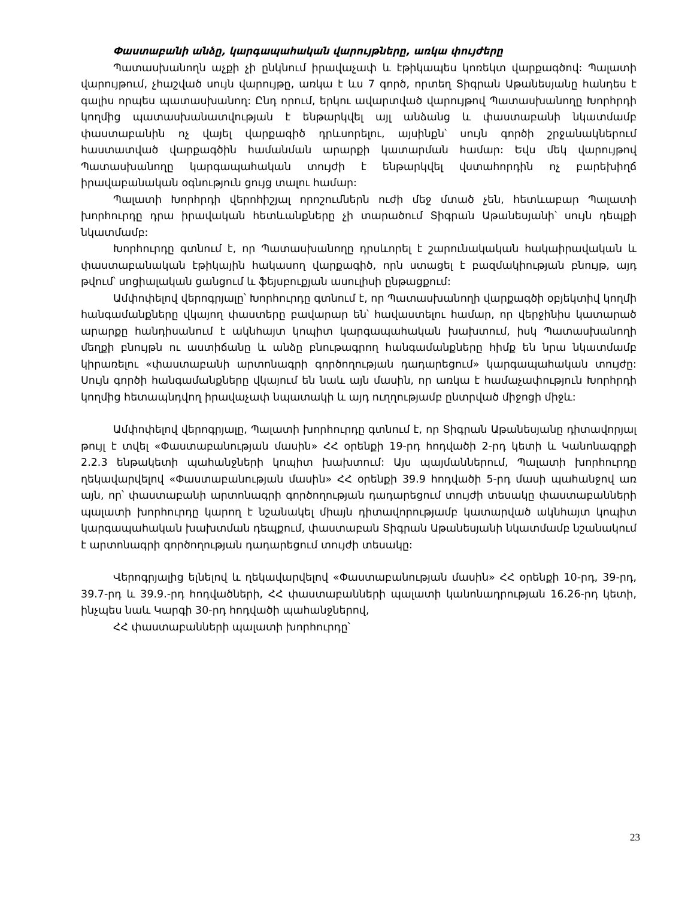Փաստաբանի անձը, կարգապահական վարույթները, առկա փույժերը
Պատասխանողն աչքի չի ընկնում իրավաչափ և էթիկապես կոռեկտ վարքագծով: Պալատի վարույթում, չհաշված սույն վարույթը, առկա է ևս 7 գործ, որտեղ Տիգրան Աթանեսյանը հանդես է գալիս որպես պատասխանող: Ընդ որում, երկու ավարտված վարույթով Պատասխանողը Խորհրդի կողմից պատասխանատվության է ենթարկվել այլ անձանց և փաստաբանի նկատմամբ փաստաբանին ոչ վայել վարքագիծ դրևսորելու, այսինքն՝ սույն գործի շրջանակներում հաստատված վարքագծին համանման արարքի կատարման համար: Եվս մեկ վարույթով Պատասխանողը կարգապահական տույժի է ենթարկվել վստահորդին ոչ բարեխիղճ իրավաբանական օգնություն ցույց տալու համար:
Պալատի Խորհրդի վերոհիշյալ որոշումներն ուժի մեջ մտած չեն, հետևաբար Պալատի խորհուրդը դրա իրավական հետևանքները չի տարածում Տիգրան Աթանեսյանի՝ սույն դեպքի նկատմամբ:
Խորհուրդը գտնում է, որ Պատասխանողը դրսևորել է շարունակական հակաիրավական և փաստաբանական էթիկային հակասող վարքագիծ, որն ստացել է բազմակիության բնույթ, այդ թվում՝ սոցիալական ցանցում և ֆեյսբուքյան ասուլիսի ընթացքում:
Ամփոփելով վերոգրյալը՝ Խորհուրդը գտնում է, որ Պատասխանողի վարքագծի օբյեկտիվ կողմի հանգամանքները վկայող փաստերը բավարար են՝ հավաստելու համար, որ վերջինիս կատարած արարքը հանդիսանում է ակնհայտ կոպիտ կարգապահական խախտում, իսկ Պատասխանողի մեղքի բնույթն ու աստիճանը և անձը բնութագրող հանգամանքները հիմք են նրա նկատմամբ կիրառելու «փաստաբանի արտոնագրի գործողության դադարեցում» կարգապահական տույժը: Սույն գործի հանգամանքները վկայում են նաև այն մասին, որ առկա է համաչափություն Խորհրդի կողմից հետապնդվող իրավաչափ նպատակի և այդ ուղղությամբ ընտրված միջոցի միջև:
Ամփոփելով վերոգրյալը, Պալատի խորհուրդը գտնում է, որ Տիգրան Աթանեսյանը դիտավորյալ թույլ է տվել «Փաստաբանության մասին» ՀՀ օրենքի 19-րդ հոդվածի 2-րդ կետի և Կանոնագրքի 2.2.3 ենթակետի պահանջների կոպիտ խախտում: Այս պայմաններում, Պալատի խորհուրդը ղեկավարվելով «Փաստաբանության մասին» ՀՀ օրենքի 39.9 հոդվածի 5-րդ մասի պահանջով առ այն, որ՝ փաստաբանի արտոնագրի գործողության դադարեցում տույժի տեսակը փաստաբանների պալատի խորհուրդը կարող է նշանակել միայն դիտավորությամբ կատարված ակնհայտ կոպիտ կարգապահական խախտման դեպքում, փաստաբան Տիգրան Աթանեսյանի նկատմամբ նշանակում է արտոնագրի գործողության դադարեցում տույժի տեսակը:
Վերոգրյալից ելնելով և ղեկավարվելով «Փաստաբանության մասին» ՀՀ օրենքի 10-րդ, 39-րդ, 39.7-րդ և 39.9.-րդ հոդվածների, ՀՀ փաստաբանների պալատի կանոնադրության 16.26-րդ կետի, ինչպես նաև Կարգի 30-րդ հոդվածի պահանջներով,
ՀՀ փաստաբանների պալատի խորհուրդը՝
23